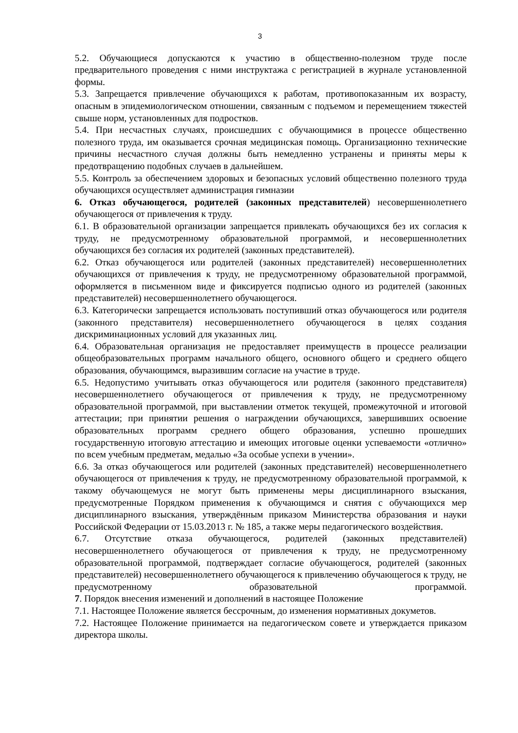3
5.2. Обучающиеся допускаются к участию в общественно-полезном труде после предварительного проведения с ними инструктажа с регистрацией в журнале установленной формы.
5.3. Запрещается привлечение обучающихся к работам, противопоказанным их возрасту, опасным в эпидемиологическом отношении, связанным с подъемом и перемещением тяжестей свыше норм, установленных для подростков.
5.4. При несчастных случаях, происшедших с обучающимися в процессе общественно полезного труда, им оказывается срочная медицинская помощь. Организационно технические причины несчастного случая должны быть немедленно устранены и приняты меры к предотвращению подобных случаев в дальнейшем.
5.5. Контроль за обеспечением здоровых и безопасных условий общественно полезного труда обучающихся осуществляет администрация гимназии
6. Отказ обучающегося, родителей (законных представителей) несовершеннолетнего обучающегося от привлечения к труду.
6.1. В образовательной организации запрещается привлекать обучающихся без их согласия к труду, не предусмотренному образовательной программой, и несовершеннолетних обучающихся без согласия их родителей (законных представителей).
6.2. Отказ обучающегося или родителей (законных представителей) несовершеннолетних обучающихся от привлечения к труду, не предусмотренному образовательной программой, оформляется в письменном виде и фиксируется подписью одного из родителей (законных представителей) несовершеннолетнего обучающегося.
6.3. Категорически запрещается использовать поступивший отказ обучающегося или родителя (законного представителя) несовершеннолетнего обучающегося в целях создания дискриминационных условий для указанных лиц.
6.4. Образовательная организация не предоставляет преимуществ в процессе реализации общеобразовательных программ начального общего, основного общего и среднего общего образования, обучающимся, выразившим согласие на участие в труде.
6.5. Недопустимо учитывать отказ обучающегося или родителя (законного представителя) несовершеннолетнего обучающегося от привлечения к труду, не предусмотренному образовательной программой, при выставлении отметок текущей, промежуточной и итоговой аттестации; при принятии решения о награждении обучающихся, завершивших освоение образовательных программ среднего общего образования, успешно прошедших государственную итоговую аттестацию и имеющих итоговые оценки успеваемости «отлично» по всем учебным предметам, медалью «За особые успехи в учении».
6.6. За отказ обучающегося или родителей (законных представителей) несовершеннолетнего обучающегося от привлечения к труду, не предусмотренному образовательной программой, к такому обучающемуся не могут быть применены меры дисциплинарного взыскания, предусмотренные Порядком применения к обучающимся и снятия с обучающихся мер дисциплинарного взыскания, утверждённым приказом Министерства образования и науки Российской Федерации от 15.03.2013 г. № 185, а также меры педагогического воздействия.
6.7. Отсутствие отказа обучающегося, родителей (законных представителей) несовершеннолетнего обучающегося от привлечения к труду, не предусмотренному образовательной программой, подтверждает согласие обучающегося, родителей (законных представителей) несовершеннолетнего обучающегося к привлечению обучающегося к труду, не предусмотренному образовательной программой.
7. Порядок внесения изменений и дополнений в настоящее Положение
7.1. Настоящее Положение является бессрочным, до изменения нормативных докуметов.
7.2. Настоящее Положение принимается на педагогическом совете и утверждается приказом директора школы.